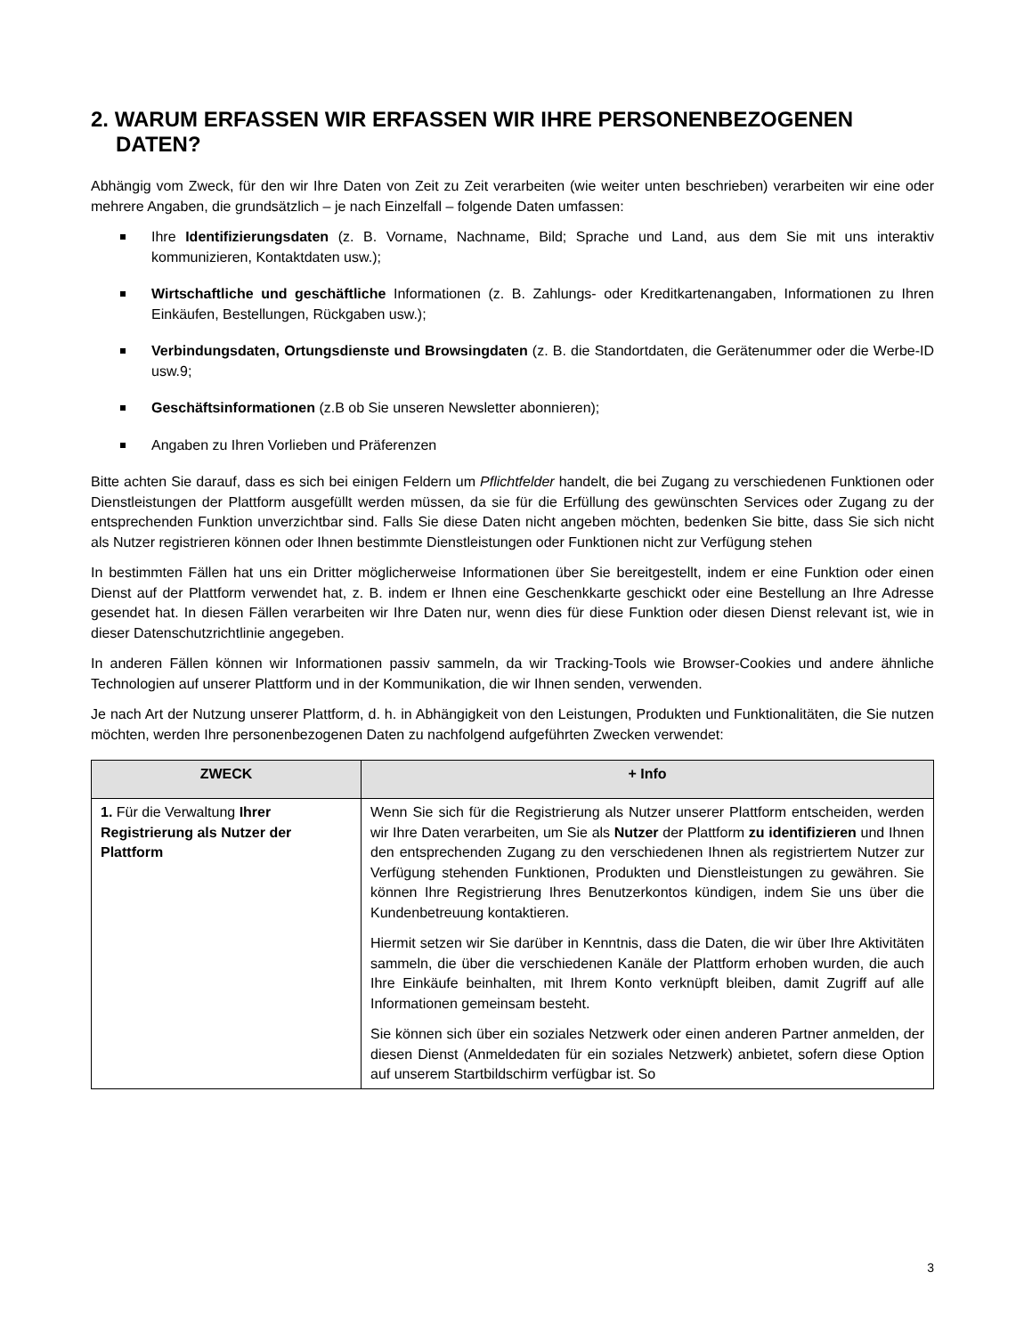2. WARUM ERFASSEN WIR ERFASSEN WIR IHRE PERSONENBEZOGENEN DATEN?
Abhängig vom Zweck, für den wir Ihre Daten von Zeit zu Zeit verarbeiten (wie weiter unten beschrieben) verarbeiten wir eine oder mehrere Angaben, die grundsätzlich – je nach Einzelfall – folgende Daten umfassen:
Ihre Identifizierungsdaten (z. B. Vorname, Nachname, Bild; Sprache und Land, aus dem Sie mit uns interaktiv kommunizieren, Kontaktdaten usw.);
Wirtschaftliche und geschäftliche Informationen (z. B. Zahlungs- oder Kreditkartenangaben, Informationen zu Ihren Einkäufen, Bestellungen, Rückgaben usw.);
Verbindungsdaten, Ortungsdienste und Browsingdaten (z. B. die Standortdaten, die Gerätenummer oder die Werbe-ID usw.9;
Geschäftsinformationen (z.B ob Sie unseren Newsletter abonnieren);
Angaben zu Ihren Vorlieben und Präferenzen
Bitte achten Sie darauf, dass es sich bei einigen Feldern um Pflichtfelder handelt, die bei Zugang zu verschiedenen Funktionen oder Dienstleistungen der Plattform ausgefüllt werden müssen, da sie für die Erfüllung des gewünschten Services oder Zugang zu der entsprechenden Funktion unverzichtbar sind. Falls Sie diese Daten nicht angeben möchten, bedenken Sie bitte, dass Sie sich nicht als Nutzer registrieren können oder Ihnen bestimmte Dienstleistungen oder Funktionen nicht zur Verfügung stehen
In bestimmten Fällen hat uns ein Dritter möglicherweise Informationen über Sie bereitgestellt, indem er eine Funktion oder einen Dienst auf der Plattform verwendet hat, z. B. indem er Ihnen eine Geschenkkarte geschickt oder eine Bestellung an Ihre Adresse gesendet hat. In diesen Fällen verarbeiten wir Ihre Daten nur, wenn dies für diese Funktion oder diesen Dienst relevant ist, wie in dieser Datenschutzrichtlinie angegeben.
In anderen Fällen können wir Informationen passiv sammeln, da wir Tracking-Tools wie Browser-Cookies und andere ähnliche Technologien auf unserer Plattform und in der Kommunikation, die wir Ihnen senden, verwenden.
Je nach Art der Nutzung unserer Plattform, d. h. in Abhängigkeit von den Leistungen, Produkten und Funktionalitäten, die Sie nutzen möchten, werden Ihre personenbezogenen Daten zu nachfolgend aufgeführten Zwecken verwendet:
| ZWECK | + Info |
| --- | --- |
| 1. Für die Verwaltung Ihrer Registrierung als Nutzer der Plattform | Wenn Sie sich für die Registrierung als Nutzer unserer Plattform entscheiden, werden wir Ihre Daten verarbeiten, um Sie als Nutzer der Plattform zu identifizieren und Ihnen den entsprechenden Zugang zu den verschiedenen Ihnen als registriertem Nutzer zur Verfügung stehenden Funktionen, Produkten und Dienstleistungen zu gewähren. Sie können Ihre Registrierung Ihres Benutzerkontos kündigen, indem Sie uns über die Kundenbetreuung kontaktieren. Hiermit setzen wir Sie darüber in Kenntnis, dass die Daten, die wir über Ihre Aktivitäten sammeln, die über die verschiedenen Kanäle der Plattform erhoben wurden, die auch Ihre Einkäufe beinhalten, mit Ihrem Konto verknüpft bleiben, damit Zugriff auf alle Informationen gemeinsam besteht. Sie können sich über ein soziales Netzwerk oder einen anderen Partner anmelden, der diesen Dienst (Anmeldedaten für ein soziales Netzwerk) anbietet, sofern diese Option auf unserem Startbildschirm verfügbar ist. So |
3